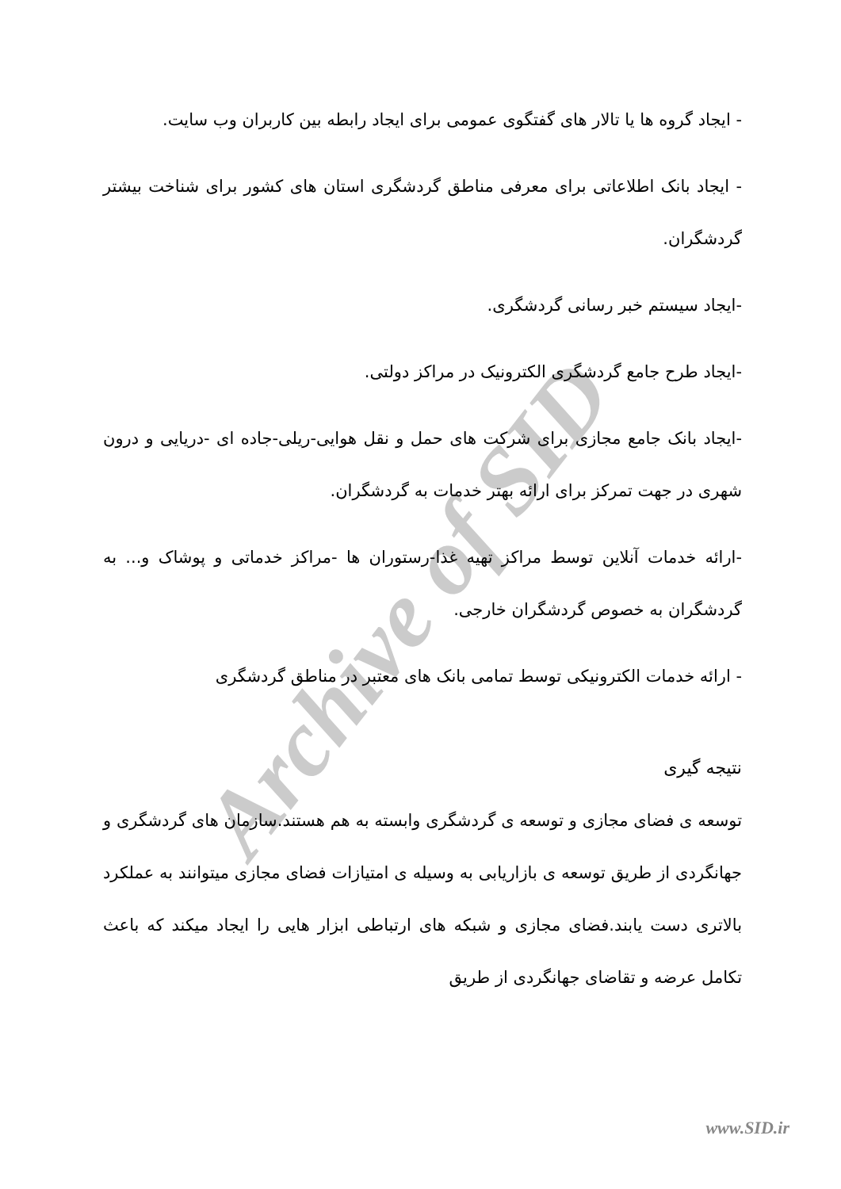Archive of SID
- ایجاد گروه ها یا تالار های گفتگوی عمومی برای ایجاد رابطه بین کاربران وب سایت.
- ایجاد بانک اطلاعاتی برای معرفی مناطق گردشگری استان های کشور برای شناخت بیشتر گردشگران.
-ایجاد سیستم خبر رسانی گردشگری.
-ایجاد طرح جامع گردشگری الکترونیک در مراکز دولتی.
-ایجاد بانک جامع مجازی برای شرکت های حمل و نقل هوایی-ریلی-جاده ای -دریایی و درون شهری در جهت تمرکز برای ارائه بهتر خدمات به گردشگران.
-ارائه خدمات آنلاین توسط مراکز تهیه غذا-رستوران ها -مراکز خدماتی و پوشاک و... به گردشگران به خصوص گردشگران خارجی.
- ارائه خدمات الکترونیکی توسط تمامی بانک های معتبر در مناطق گردشگری
نتیجه گیری
توسعه ی فضای مجازی و توسعه ی گردشگری وابسته به هم هستند.سازمان های گردشگری و جهانگردی از طریق توسعه ی بازاریابی به وسیله ی امتیازات فضای مجازی میتوانند به عملکرد بالاتری دست یابند.فضای مجازی و شبکه های ارتباطی ابزار هایی را ایجاد میکند که باعث تکامل عرضه و تقاضای جهانگردی از طریق
www.SID.ir